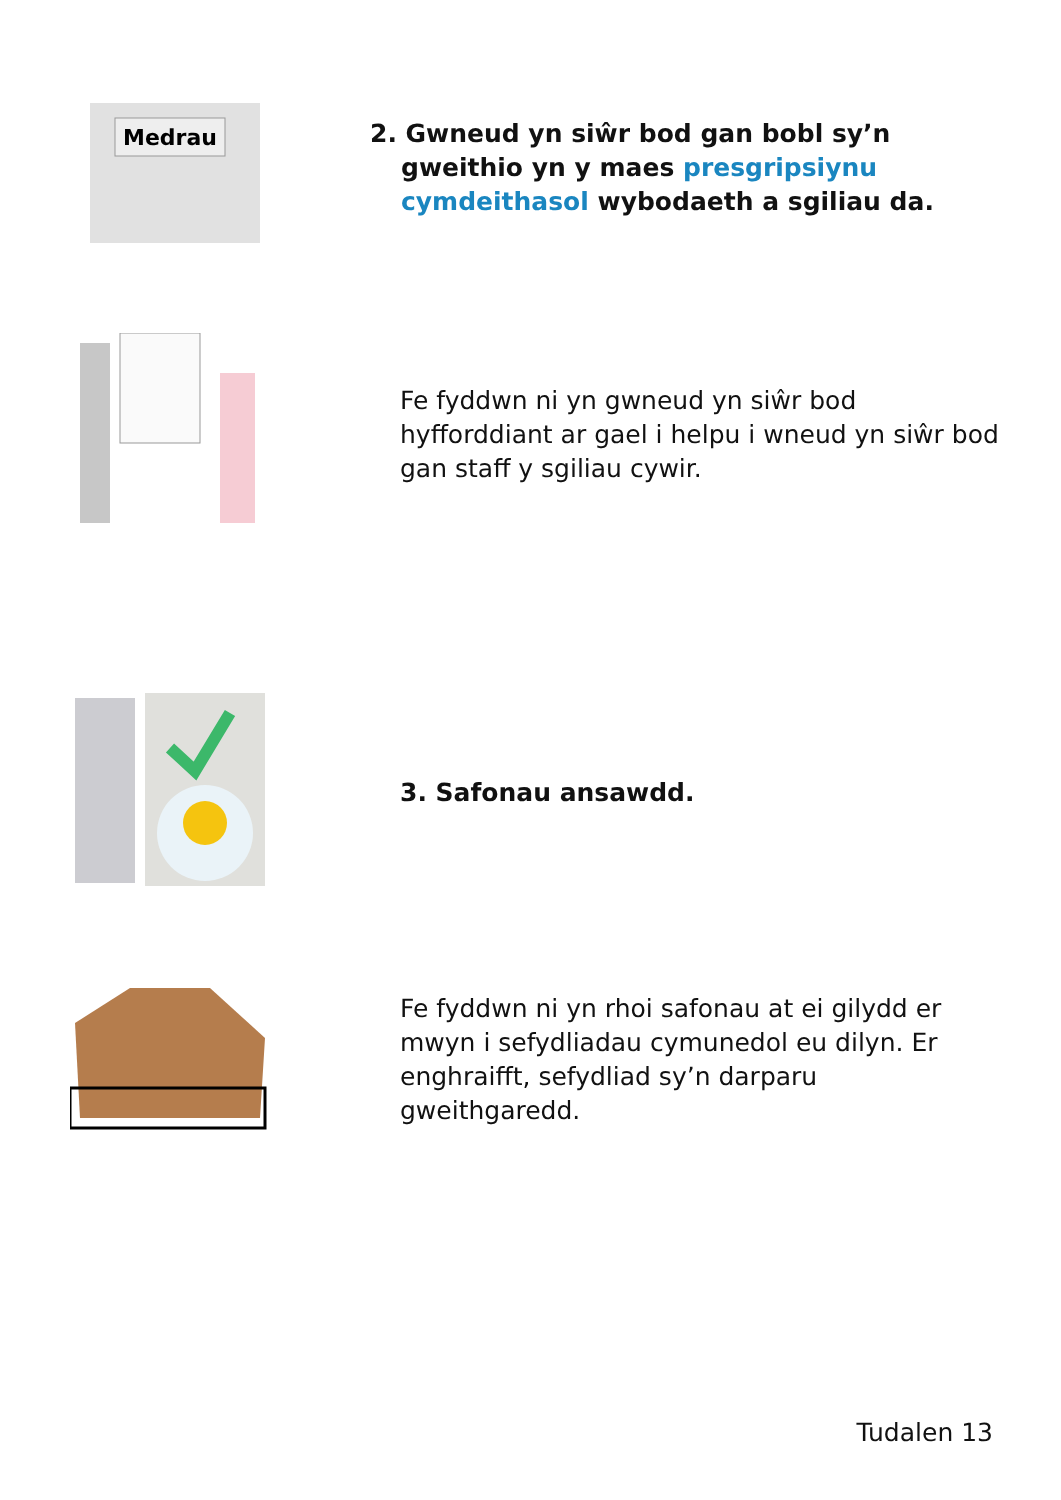Medrau
2. Gwneud yn siŵr bod gan bobl sy’n gweithio yn y maes presgripsiynu cymdeithasol wybodaeth a sgiliau da.
Fe fyddwn ni yn gwneud yn siŵr bod hyfforddiant ar gael i helpu i wneud yn siŵr bod gan staff y sgiliau cywir.
3. Safonau ansawdd.
Fe fyddwn ni yn rhoi safonau at ei gilydd er mwyn i sefydliadau cymunedol eu dilyn. Er enghraifft, sefydliad sy’n darparu gweithgaredd.
Tudalen 13